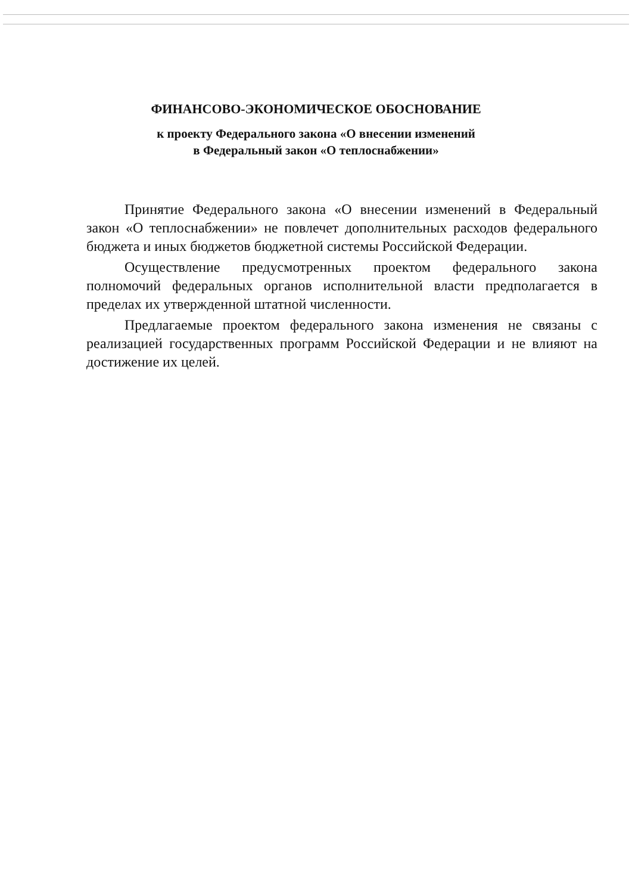ФИНАНСОВО-ЭКОНОМИЧЕСКОЕ ОБОСНОВАНИЕ
к проекту Федерального закона «О внесении изменений
в Федеральный закон «О теплоснабжении»
Принятие Федерального закона «О внесении изменений в Федеральный закон «О теплоснабжении» не повлечет дополнительных расходов федерального бюджета и иных бюджетов бюджетной системы Российской Федерации.
Осуществление предусмотренных проектом федерального закона полномочий федеральных органов исполнительной власти предполагается в пределах их утвержденной штатной численности.
Предлагаемые проектом федерального закона изменения не связаны с реализацией государственных программ Российской Федерации и не влияют на достижение их целей.